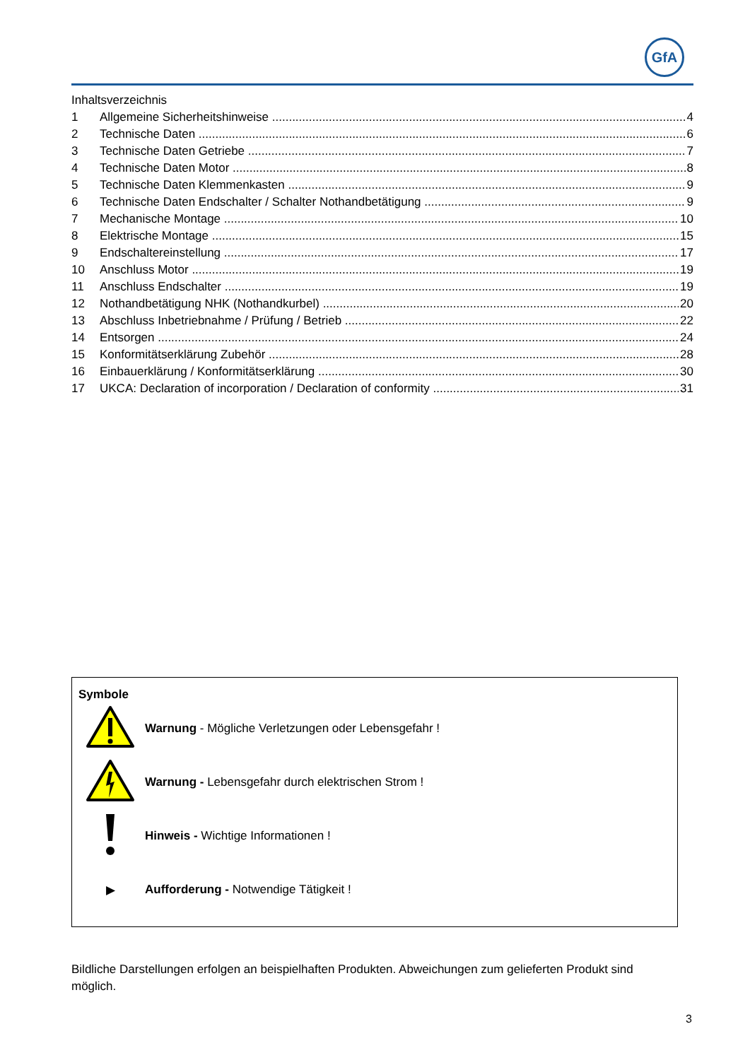GfA
Inhaltsverzeichnis
1 Allgemeine Sicherheitshinweise 4
2 Technische Daten 6
3 Technische Daten Getriebe 7
4 Technische Daten Motor 8
5 Technische Daten Klemmenkasten 9
6 Technische Daten Endschalter / Schalter Nothandbetätigung 9
7 Mechanische Montage 10
8 Elektrische Montage 15
9 Endschaltereinstellung 17
10 Anschluss Motor 19
11 Anschluss Endschalter 19
12 Nothandbetätigung NHK (Nothandkurbel) 20
13 Abschluss Inbetriebnahme / Prüfung / Betrieb 22
14 Entsorgen 24
15 Konformitätserklärung Zubehör 28
16 Einbauerklärung / Konformitätserklärung 30
17 UKCA: Declaration of incorporation / Declaration of conformity 31
Symbole
Warnung - Mögliche Verletzungen oder Lebensgefahr !
Warnung - Lebensgefahr durch elektrischen Strom !
Hinweis - Wichtige Informationen !
▶
Aufforderung - Notwendige Tätigkeit !
Bildliche Darstellungen erfolgen an beispielhaften Produkten. Abweichungen zum gelieferten Produkt sind möglich.
3